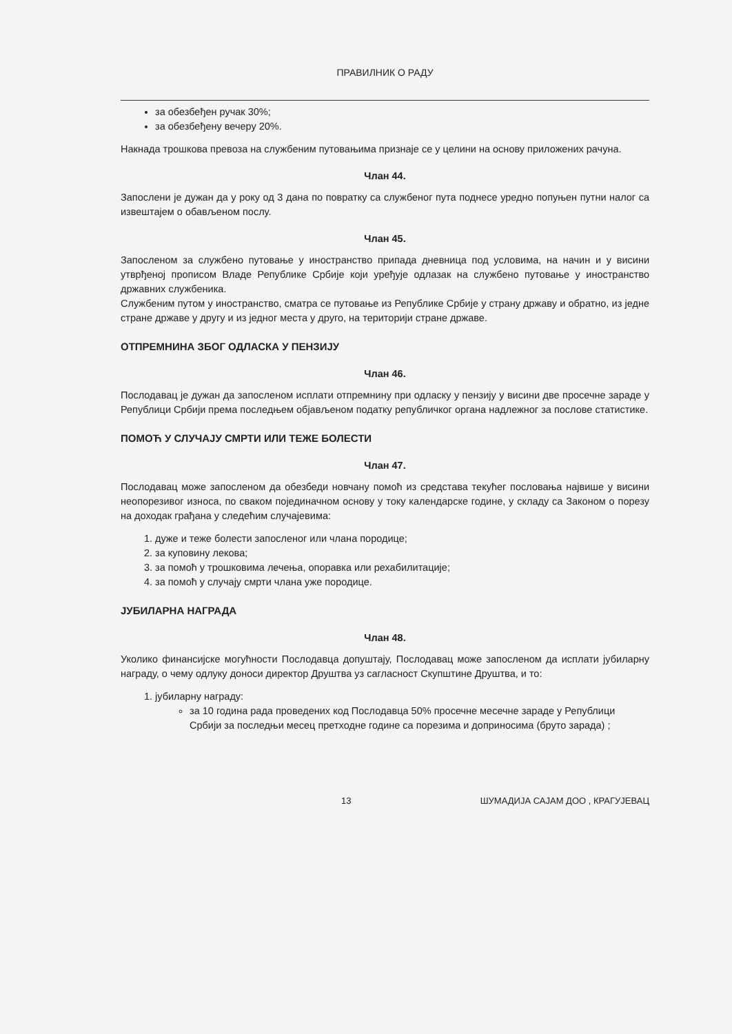ПРАВИЛНИК О РАДУ
за обезбеђен ручак 30%;
за обезбеђену вечеру 20%.
Накнада трошкова превоза на службеним путовањима признаје се у целини на основу приложених рачуна.
Члан 44.
Запослени је дужан да у року од 3 дана по повратку са службеног пута поднесе уредно попуњен путни налог са извештајем о обављеном послу.
Члан 45.
Запосленом за службено путовање у иностранство припада дневница под условима, на начин и у висини утврђеној прописом Владе Републике Србије који уређује одлазак на службено путовање у иностранство државних службеника.
Службеним путом у иностранство, сматра се путовање из Републике Србије у страну државу и обратно, из једне стране државе у другу и из једног места у друго, на територији стране државе.
ОТПРЕМНИНА ЗБОГ ОДЛАСКА У ПЕНЗИЈУ
Члан 46.
Послодавац је дужан да запосленом исплати отпремнину при одласку у пензију у висини две просечне зараде у Републици Србији према последњем објављеном податку републичког органа надлежног за послове статистике.
ПОМОЋ У СЛУЧАЈУ СМРТИ ИЛИ ТЕЖЕ БОЛЕСТИ
Члан 47.
Послодавац може запосленом да обезбеди новчану помоћ из средстава текућег пословања највише у висини неопорезивог износа, по сваком појединачном основу у току календарске године, у складу са Законом о порезу на доходак грађана у следећим случајевима:
1. дуже и теже болести запосленог или члана породице;
2. за куповину лекова;
3. за помоћ у трошковима лечења, опоравка или рехабилитације;
4. за помоћ у случају смрти члана уже породице.
ЈУБИЛАРНА НАГРАДА
Члан 48.
Уколико финансијске могућности Послодавца допуштају, Послодавац може запосленом да исплати јубиларну награду, о чему одлуку доноси директор Друштва уз сагласност Скупштине Друштва, и то:
1. јубиларну награду:
за 10 година рада проведених код Послодавца 50% просечне месечне зараде у Републици Србији за последњи месец претходне године са порезима и доприносима (бруто зарада) ;
13 ШУМАДИЈА САЈАМ ДОО , КРАГУЈЕВАЦ